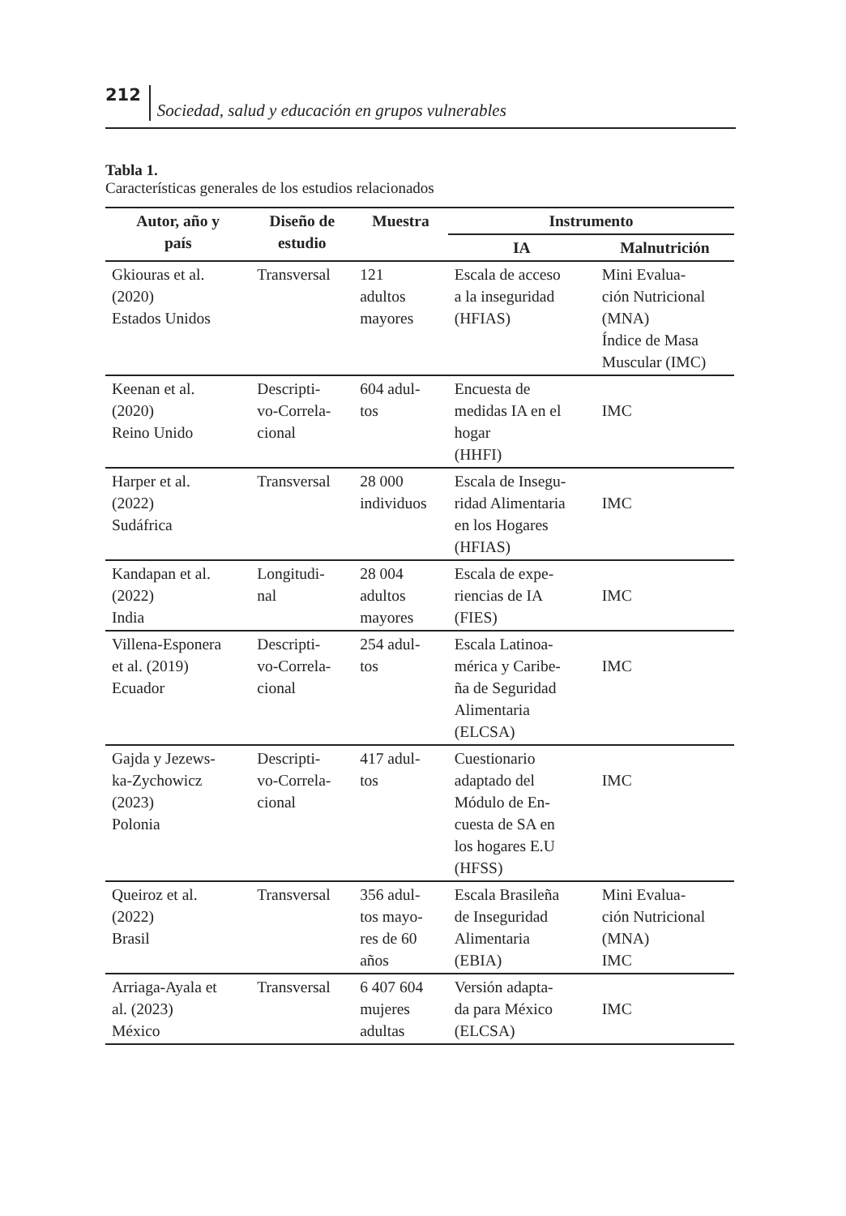212 Sociedad, salud y educación en grupos vulnerables
Tabla 1.
Características generales de los estudios relacionados
| Autor, año y país | Diseño de estudio | Muestra | Instrumento | |
| --- | --- | --- | --- | --- |
| | | | IA | Malnutrición |
| Gkiouras et al. (2020) Estados Unidos | Transversal | 121 adultos mayores | Escala de acceso a la inseguridad (HFIAS) | Mini Evalua- ción Nutricional (MNA) Índice de Masa Muscular (IMC) |
| Keenan et al. (2020) Reino Unido | Descripti- vo-Correla- cional | 604 adul- tos | Encuesta de medidas IA en el hogar (HHFI) | IMC |
| Harper et al. (2022) Sudáfrica | Transversal | 28 000 individuos | Escala de Insegu- ridad Alimentaria en los Hogares (HFIAS) | IMC |
| Kandapan et al. (2022) India | Longitudi- nal | 28 004 adultos mayores | Escala de expe- riencias de IA (FIES) | IMC |
| Villena-Esponera et al. (2019) Ecuador | Descripti- vo-Correla- cional | 254 adul- tos | Escala Latinoa- mérica y Caribe- ña de Seguridad Alimentaria (ELCSA) | IMC |
| Gajda y Jezews- ka-Zychowicz (2023) Polonia | Descripti- vo-Correla- cional | 417 adul- tos | Cuestionario adaptado del Módulo de En- cuesta de SA en los hogares E.U (HFSS) | IMC |
| Queiroz et al. (2022) Brasil | Transversal | 356 adul- tos mayo- res de 60 años | Escala Brasileña de Inseguridad Alimentaria (EBIA) | Mini Evalua- ción Nutricional (MNA) IMC |
| Arriaga-Ayala et al. (2023) México | Transversal | 6 407 604 mujeres adultas | Versión adapta- da para México (ELCSA) | IMC |